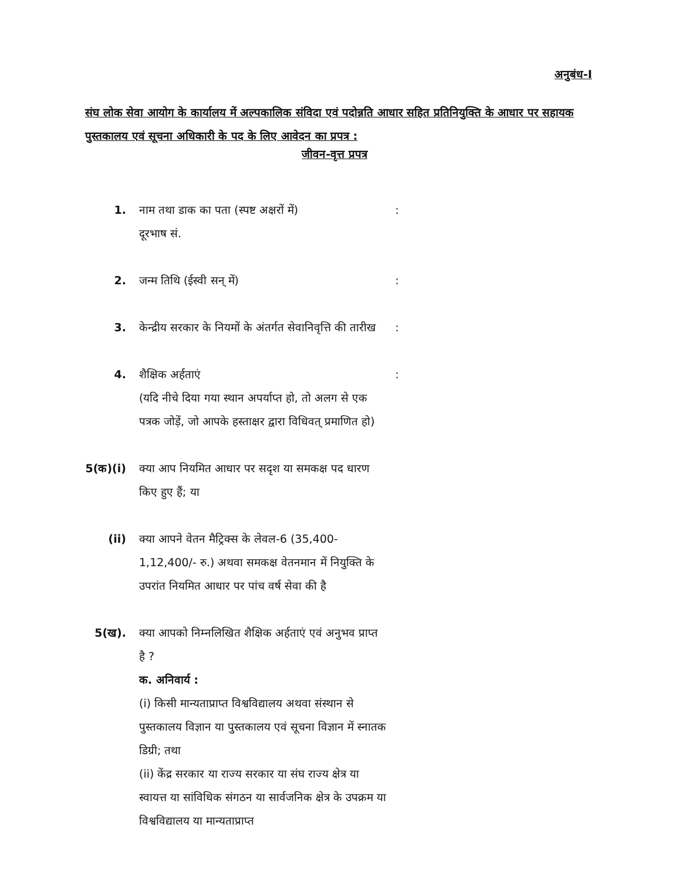अनुबंध-I
संघ लोक सेवा आयोग के कार्यालय में अल्पकालिक संविदा एवं पदोन्नति आधार सहित प्रतिनियुक्ति के आधार पर सहायक पुस्तकालय एवं सूचना अधिकारी के पद के लिए आवेदन का प्रपत्र :
जीवन-वृत्त प्रपत्र
1. नाम तथा डाक का पता (स्पष्ट अक्षरों में)
दूरभाष सं.
:
2. जन्म तिथि (ईस्वी सन् में) :
3. केन्द्रीय सरकार के नियमों के अंतर्गत सेवानिवृत्ति की तारीख
:
4. शैक्षिक अर्हताएं
(यदि नीचे दिया गया स्थान अपर्याप्त हो, तो अलग से एक पत्रक जोड़ें, जो आपके हस्ताक्षर द्वारा विधिवत् प्रमाणित हो)
:
5(क)(i)
क्या आप नियमित आधार पर सदृश या समकक्ष पद धारण किए हुए हैं; या
(ii) क्या आपने वेतन मैट्रिक्स के लेवल-6 (35,400-1,12,400/- रु.) अथवा समकक्ष वेतनमान में नियुक्ति के उपरांत नियमित आधार पर पांच वर्ष सेवा की है
5(ख). क्या आपको निम्नलिखित शैक्षिक अर्हताएं एवं अनुभव प्राप्त है ?
क. अनिवार्य :
(i) किसी मान्यताप्राप्त विश्वविद्यालय अथवा संस्थान से पुस्तकालय विज्ञान या पुस्तकालय एवं सूचना विज्ञान में स्नातक डिग्री; तथा
(ii) केंद्र सरकार या राज्य सरकार या संघ राज्य क्षेत्र या स्वायत्त या सांविधिक संगठन या सार्वजनिक क्षेत्र के उपक्रम या विश्वविद्यालय या मान्यताप्राप्त